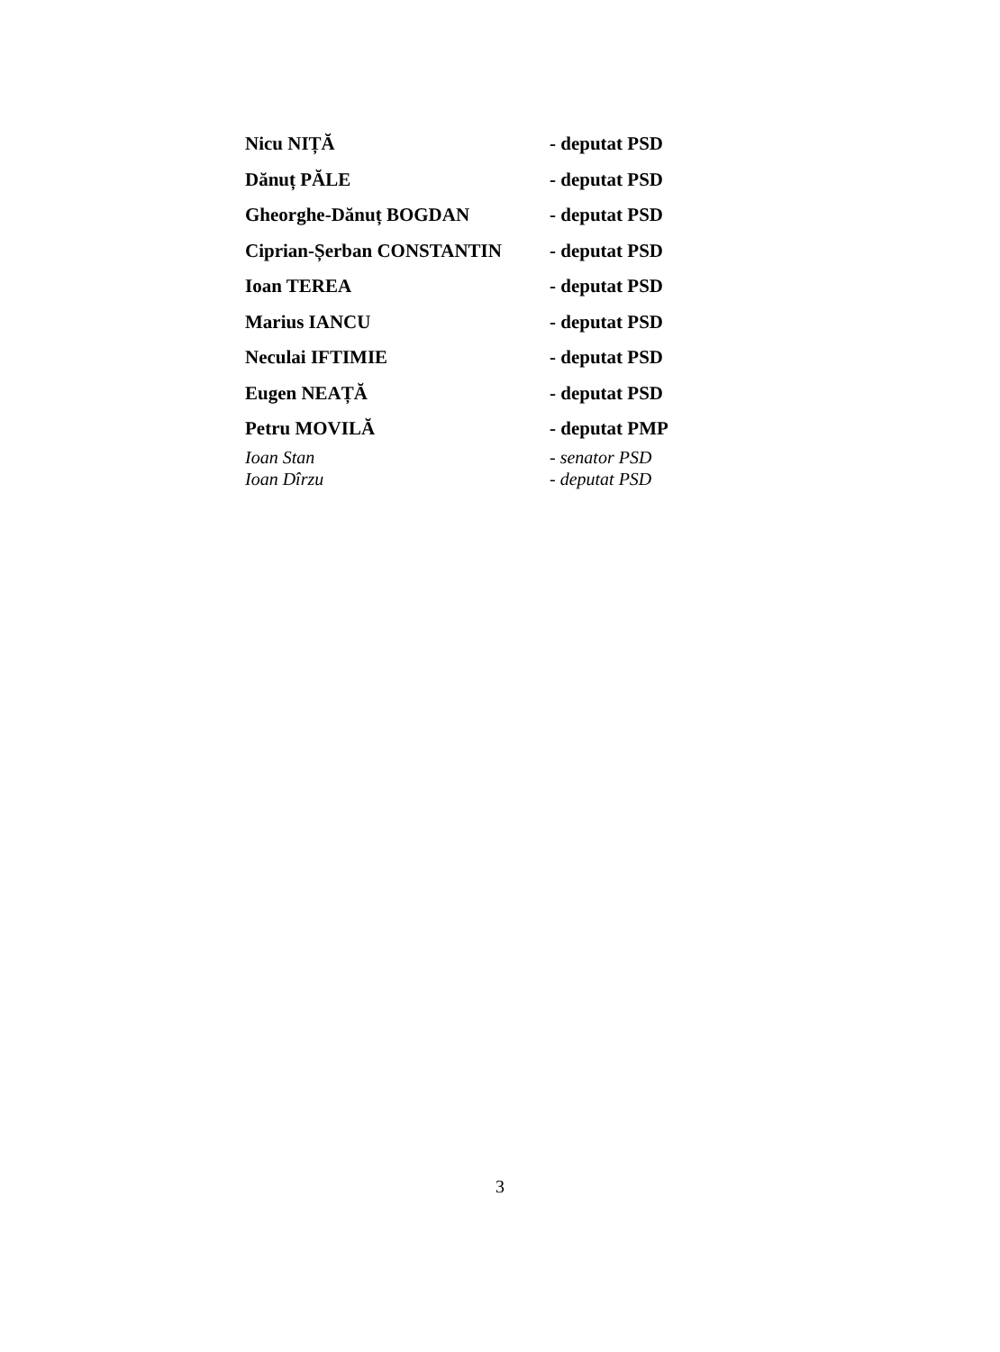| Nicu NIȚĂ | - deputat PSD |
| Dănuț PĂLE | - deputat PSD |
| Gheorghe-Dănuț BOGDAN | - deputat PSD |
| Ciprian-Șerban CONSTANTIN | - deputat PSD |
| Ioan TEREA | - deputat PSD |
| Marius IANCU | - deputat PSD |
| Neculai IFTIMIE | - deputat PSD |
| Eugen NEAȚĂ | - deputat PSD |
| Petru MOVILĂ | - deputat PMP |
| Ioan Stan | - senator PSD |
| Ioan Dîrzu | - deputat PSD |
3